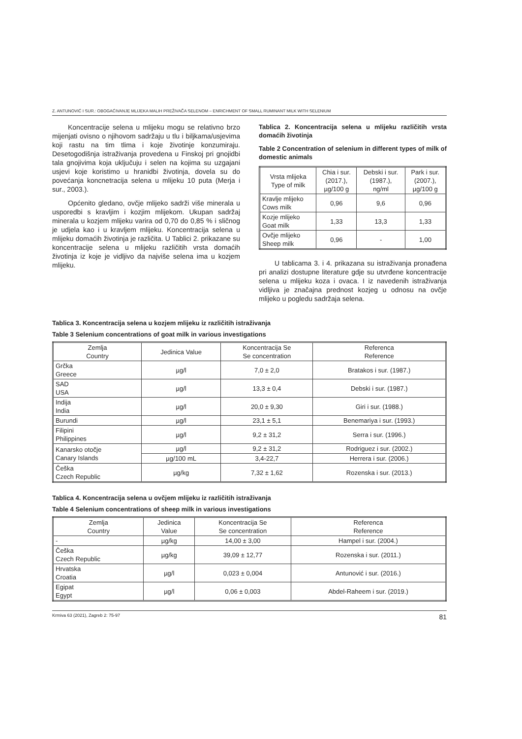Z. ANTUNOVIĆ I SUR.: OBOGAĆIVANJE MLIJEKA MALIH PREŽIVAČA SELENOM – ENRICHMENT OF SMALL RUMINANT MILK WITH SELENIUM
Koncentracije selena u mlijeku mogu se relativno brzo mijenjati ovisno o njihovom sadržaju u tlu i biljkama/usjevima koji rastu na tim tlima i koje životinje konzumiraju. Desetogodišnja istraživanja provedena u Finskoj pri gnojidbi tala gnojivima koja uključuju i selen na kojima su uzgajani usjevi koje koristimo u hranidbi životinja, dovela su do povećanja koncnetracija selena u mlijeku 10 puta (Merja i sur., 2003.).
Općenito gledano, ovčje mlijeko sadrži više minerala u usporedbi s kravljim i kozjim mlijekom. Ukupan sadržaj minerala u kozjem mlijeku varira od 0,70 do 0,85 % i sličnog je udjela kao i u kravljem mlijeku. Koncentracija selena u mlijeku domaćih životinja je različita. U Tablici 2. prikazane su koncentracije selena u mlijeku različitih vrsta domaćih životinja iz koje je vidljivo da najviše selena ima u kozjem mlijeku.
Tablica 2. Koncentracija selena u mlijeku različitih vrsta domaćih životinja
Table 2 Concentration of selenium in different types of milk of domestic animals
| Vrsta mlijeka Type of milk | Chia i sur. (2017.), µg/100 g | Debski i sur. (1987.), ng/ml | Park i sur. (2007.), µg/100 g |
| --- | --- | --- | --- |
| Kravlje mlijeko Cows milk | 0,96 | 9,6 | 0,96 |
| Kozje mlijeko Goat milk | 1,33 | 13,3 | 1,33 |
| Ovčje mlijeko Sheep milk | 0,96 | - | 1,00 |
U tablicama 3. i 4. prikazana su istraživanja pronađena pri analizi dostupne literature gdje su utvrđene koncentracije selena u mlijeku koza i ovaca. I iz navedenih istraživanja vidljiva je značajna prednost kozjeg u odnosu na ovčje mlijeko u pogledu sadržaja selena.
Tablica 3. Koncentracija selena u kozjem mlijeku iz različitih istraživanja
Table 3 Selenium concentrations of goat milk in various investigations
| Zemlja Country | Jedinica Value | Koncentracija Se Se concentration | Referenca Reference |
| --- | --- | --- | --- |
| Grčka Greece | µg/l | 7,0 ± 2,0 | Bratakos i sur. (1987.) |
| SAD USA | µg/l | 13,3 ± 0,4 | Debski i sur. (1987.) |
| Indija India | µg/l | 20,0 ± 9,30 | Giri i sur. (1988.) |
| Burundi | µg/l | 23,1 ± 5,1 | Benemariya i sur. (1993.) |
| Filipini Philippines | µg/l | 9,2 ± 31,2 | Serra i sur. (1996.) |
| Kanarsko otočje Canary Islands | µg/l | 9,2 ± 31,2 | Rodriguez i sur. (2002.) |
| | µg/100 mL | 3,4-22,7 | Herrera i sur. (2006.) |
| Češka Czech Republic | µg/kg | 7,32 ± 1,62 | Rozenska i sur. (2013.) |
Tablica 4. Koncentracija selena u ovčjem mlijeku iz različitih istraživanja
Table 4 Selenium concentrations of sheep milk in various investigations
| Zemlja Country | Jedinica Value | Koncentracija Se Se concentration | Referenca Reference |
| --- | --- | --- | --- |
| - | µg/kg | 14,00 ± 3,00 | Hampel i sur. (2004.) |
| Češka Czech Republic | µg/kg | 39,09 ± 12,77 | Rozenska i sur. (2011.) |
| Hrvatska Croatia | µg/l | 0,023 ± 0,004 | Antunović i sur. (2016.) |
| Egipat Egypt | µg/l | 0,06 ± 0,003 | Abdel-Raheem i sur. (2019.) |
Krmiva 63 (2021), Zagreb 2: 75-97 81